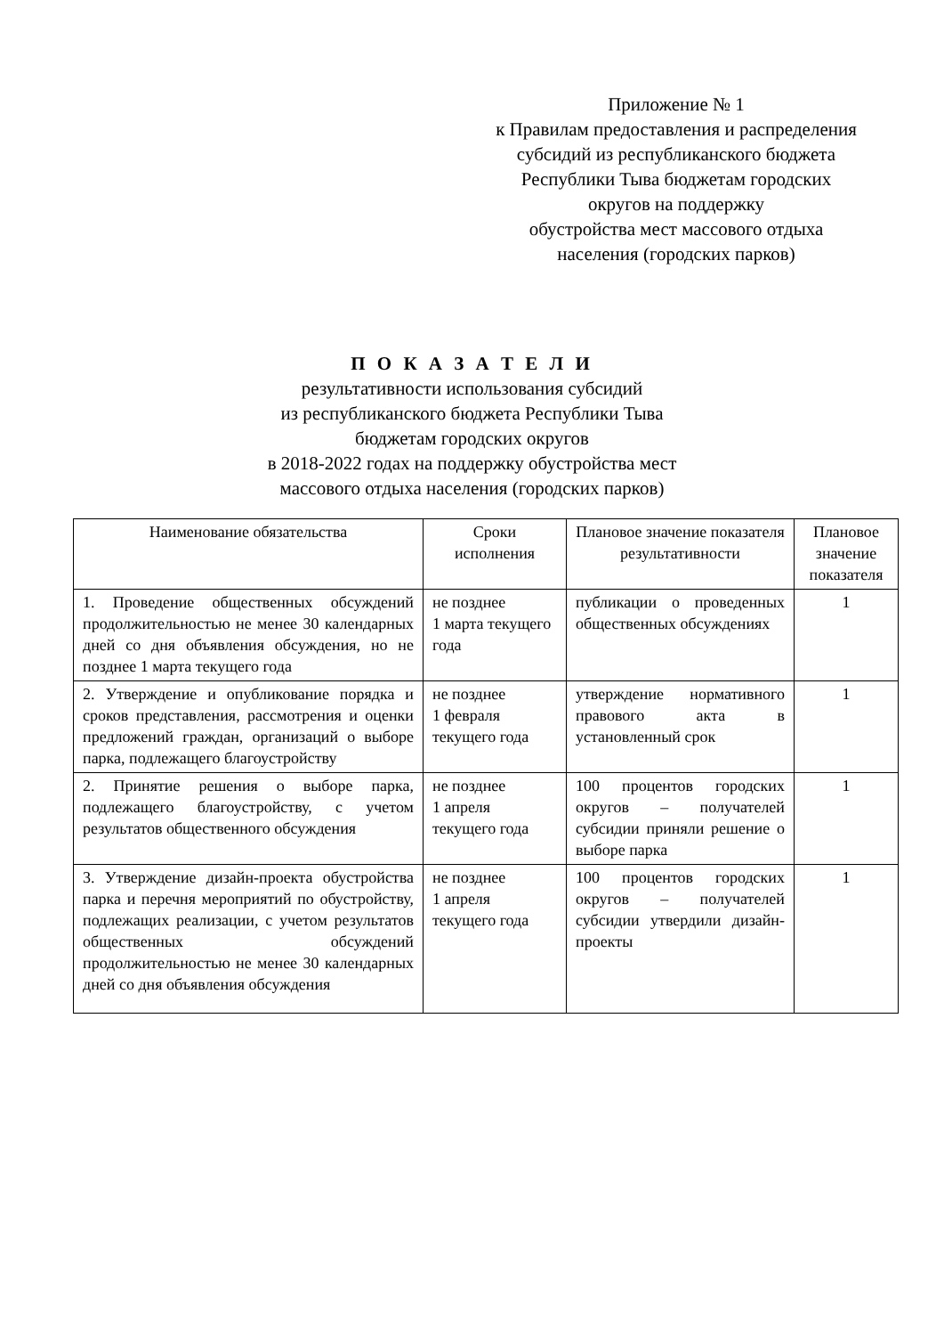Приложение № 1
к Правилам предоставления и распределения
субсидий из республиканского бюджета
Республики Тыва бюджетам городских
округов на поддержку
обустройства мест массового отдыха
населения (городских парков)
П О К А З А Т Е Л И
результативности использования субсидий
из республиканского бюджета Республики Тыва
бюджетам городских округов
в 2018-2022 годах на поддержку обустройства мест
массового отдыха населения (городских парков)
| Наименование обязательства | Сроки исполнения | Плановое значение показателя результативности | Плановое значение показателя |
| --- | --- | --- | --- |
| 1. Проведение общественных обсуждений продолжительностью не менее 30 календарных дней со дня объявления обсуждения, но не позднее 1 марта текущего года | не позднее 1 марта текущего года | публикации о проведенных общественных обсуждениях | 1 |
| 2. Утверждение и опубликование порядка и сроков представления, рассмотрения и оценки предложений граждан, организаций о выборе парка, подлежащего благоустройству | не позднее 1 февраля текущего года | утверждение нормативного правового акта в установленный срок | 1 |
| 2. Принятие решения о выборе парка, подлежащего благоустройству, с учетом результатов общественного обсуждения | не позднее 1 апреля текущего года | 100 процентов городских округов – получателей субсидии приняли решение о выборе парка | 1 |
| 3. Утверждение дизайн-проекта обустройства парка и перечня мероприятий по обустройству, подлежащих реализации, с учетом результатов общественных обсуждений продолжительностью не менее 30 календарных дней со дня объявления обсуждения | не позднее 1 апреля текущего года | 100 процентов городских округов – получателей субсидии утвердили дизайн-проекты | 1 |